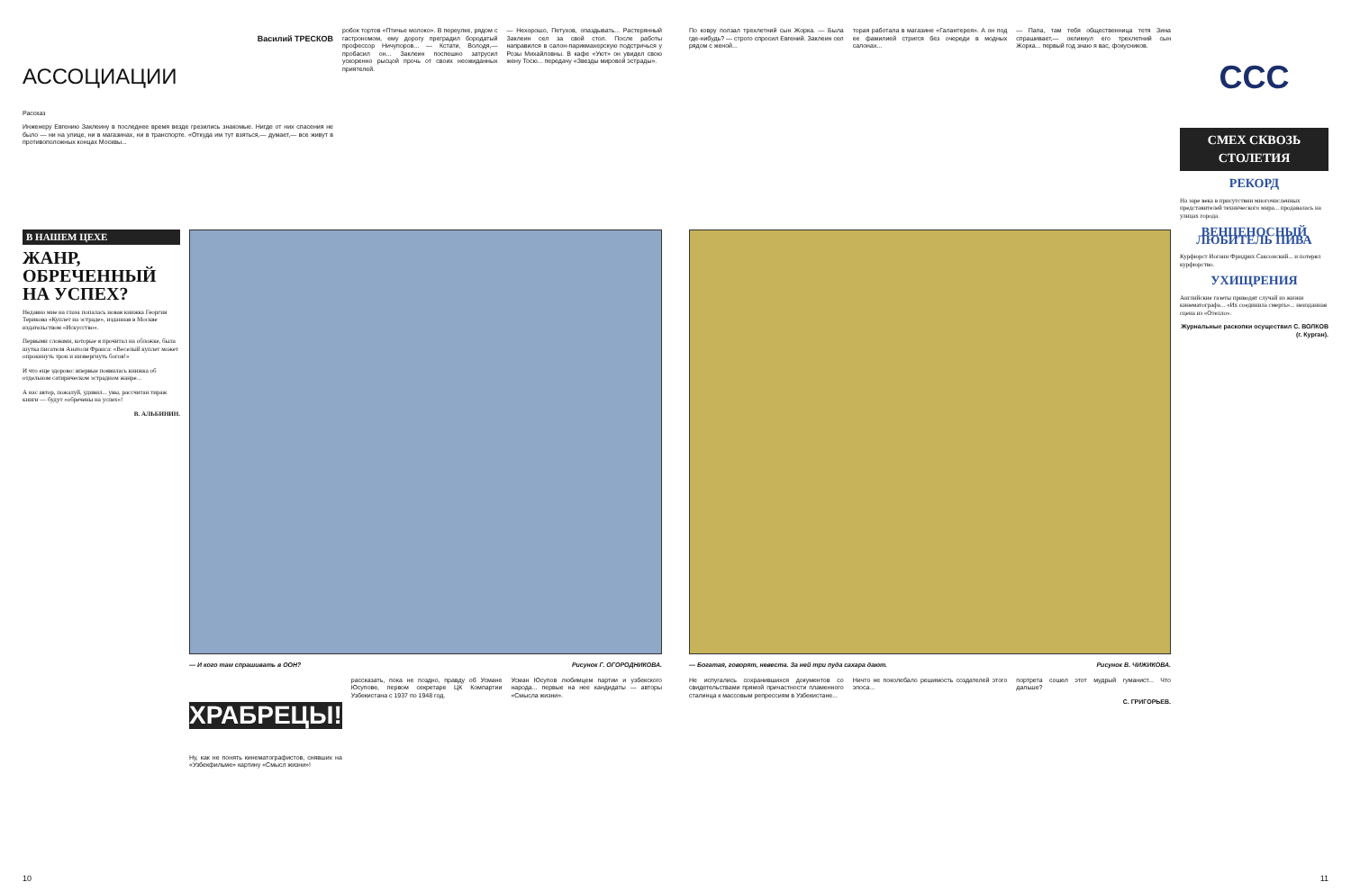Василий ТРЕСКОВ
АССОЦИАЦИИ
Рассказ
Инженеру Евгению Заклеину в последнее время везде грезились знакомые. Нигде от них спасения не было — ни на улице, ни в магазинах, ни в транспорте. «Откуда им тут взяться,— думает,— все живут в противоположных концах Москвы...
робок тортов «Птичье молоко». В переулке, рядом с гастрономом, ему дорогу преградил бородатый профессор Ничупоров... — Кстати, Володя,— пробасил он... Заклеин поспешно затрусил ускоренно рысцой прочь от своих неожиданных приятелей.
— Нехорошо, Петухов, опаздывать... Растерянный Заклеин сел за свой стол. После работы направился в салон-парикмахерскую подстричься у Розы Михайловны. В кафе «Уют» он увидел свою жену Тосю... передачу «Звезды мировой эстрады».
В НАШЕМ ЦЕХЕ
ЖАНР, ОБРЕЧЕННЫЙ НА УСПЕХ?
Недавно мне на глаза попалась новая книжка Георгия Терикова «Куплет на эстраде», изданная в Москве издательством «Искусство».
Первыми словами, которые я прочитал на обложке, была шутка писателя Анатоля Франса: «Веселый куплет может опрокинуть трон и низвергнуть богов!»
И что еще здорово: впервые появилась книжка об отдельном сатирическом эстрадном жанре...
А нас автор, пожалуй, удивил... увы, рассчитан тираж книги — будут «обречены на успех»!
В. АЛЬБИНИН.
— И кого там спрашивать в ООН? Рисунок Г. ОГОРОДНИКОВА.
ХРАБРЕЦЫ!
Ну, как не понять кинематографистов, снявших на «Узбекфильме» картину «Смысл жизни»!
рассказать, пока не поздно, правду об Усмане Юсупове, первом секретаре ЦК Компартии Узбекистана с 1937 по 1948 год.
Усман Юсупов любимцем партии и узбекского народа... первые на нее кандидаты — авторы «Смысла жизни».
10
По ковру ползал трехлетний сын Жорка. — Была где-нибудь? — строго спросил Евгений. Заклеин сел рядом с женой...
торая работала в магазине «Галантерея». А он под ее фамилией стригся без очереди в модных салонах...
— Папа, там тебя общественница тетя Зина спрашивает,— окликнул его трехлетний сын Жорка... первый год знаю я вас, фокусников.
— Богатая, говорят, невеста. За ней три пуда сахара дают. Рисунок В. ЧИЖИКОВА.
Не испугались сохранившихся документов со свидетельствами прямой причастности пламенного сталинца к массовым репрессиям в Узбекистане...
Ничто не поколебало решимость создателей этого эпоса...
портрета сошел этот мудрый гуманист... Что дальше?
С. ГРИГОРЬЕВ.
ССС
СМЕХ СКВОЗЬ СТОЛЕТИЯ
РЕКОРД
На заре века в присутствии многочисленных представителей технического мира... продавалась на улицах города.
ВЕНЦЕНОСНЫЙ ЛЮБИТЕЛЬ ПИВА
Курфюрст Иоганн Фридрих Саксонский... и потерял курфюрство.
УХИЩРЕНИЯ
Английские газеты приводят случай из жизни кинематографа... «Их соединила смерть»... неизданная сцена из «Отелло».
Журнальные раскопки осуществил С. ВОЛКОВ (г. Курган).
11